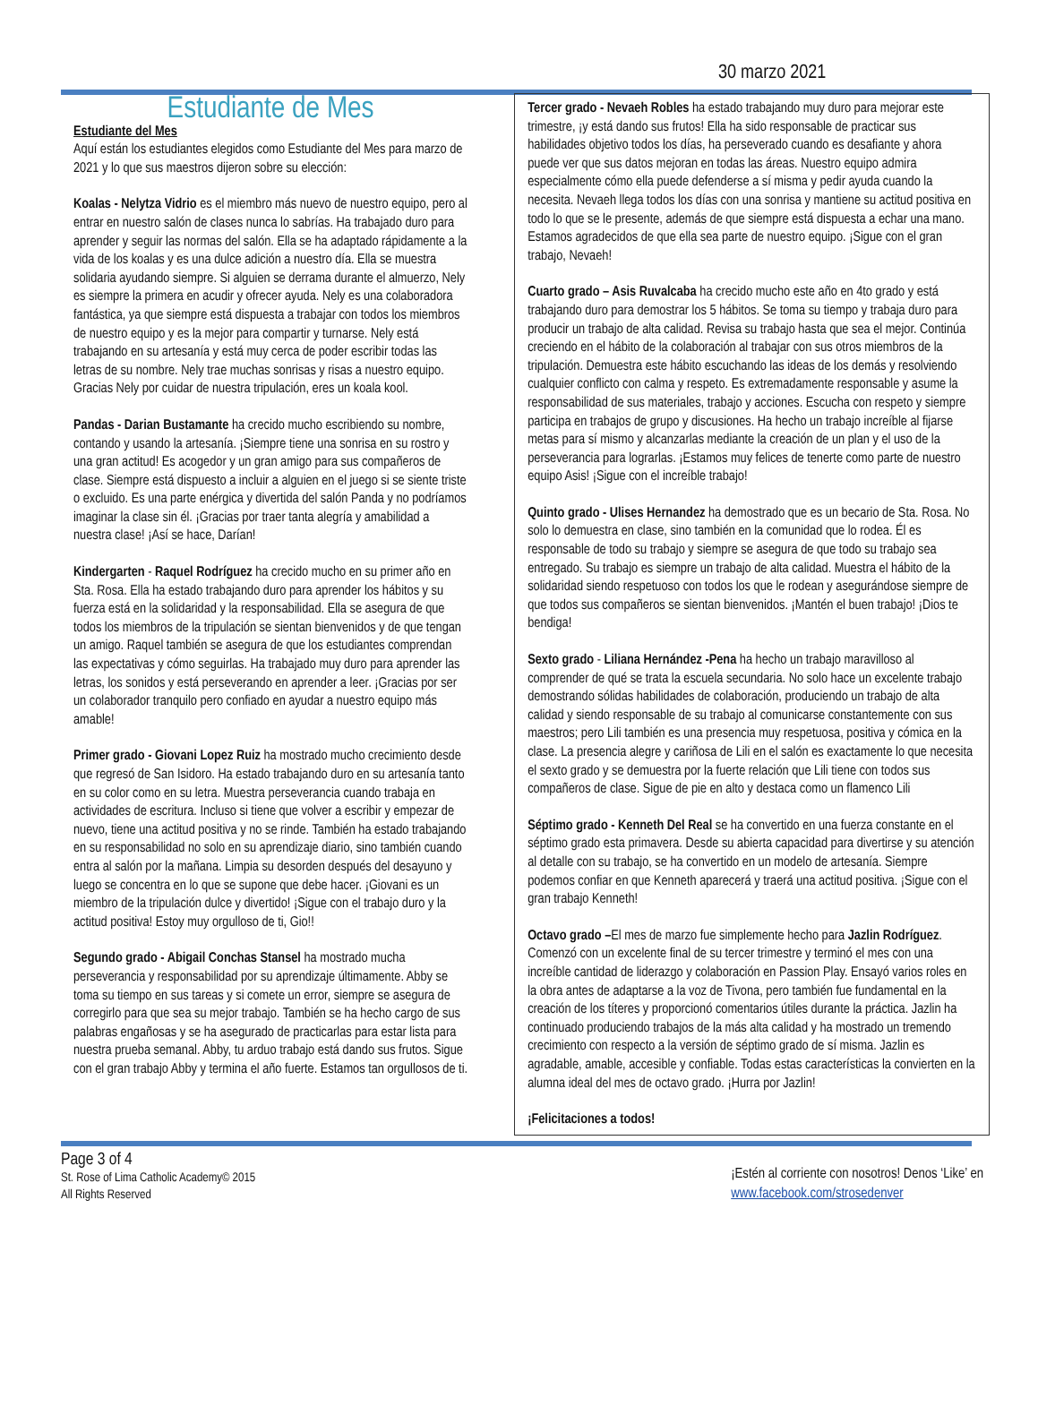30 marzo 2021
Estudiante de Mes
Estudiante del Mes
Aquí están los estudiantes elegidos como Estudiante del Mes para marzo de 2021 y lo que sus maestros dijeron sobre su elección:
Koalas - Nelytza Vidrio es el miembro más nuevo de nuestro equipo, pero al entrar en nuestro salón de clases nunca lo sabrías. Ha trabajado duro para aprender y seguir las normas del salón. Ella se ha adaptado rápidamente a la vida de los koalas y es una dulce adición a nuestro día. Ella se muestra solidaria ayudando siempre. Si alguien se derrama durante el almuerzo, Nely es siempre la primera en acudir y ofrecer ayuda. Nely es una colaboradora fantástica, ya que siempre está dispuesta a trabajar con todos los miembros de nuestro equipo y es la mejor para compartir y turnarse. Nely está trabajando en su artesanía y está muy cerca de poder escribir todas las letras de su nombre. Nely trae muchas sonrisas y risas a nuestro equipo. Gracias Nely por cuidar de nuestra tripulación, eres un koala kool.
Pandas - Darian Bustamante ha crecido mucho escribiendo su nombre, contando y usando la artesanía. ¡Siempre tiene una sonrisa en su rostro y una gran actitud! Es acogedor y un gran amigo para sus compañeros de clase. Siempre está dispuesto a incluir a alguien en el juego si se siente triste o excluido. Es una parte enérgica y divertida del salón Panda y no podríamos imaginar la clase sin él. ¡Gracias por traer tanta alegría y amabilidad a nuestra clase! ¡Así se hace, Darían!
Kindergarten - Raquel Rodríguez ha crecido mucho en su primer año en Sta. Rosa. Ella ha estado trabajando duro para aprender los hábitos y su fuerza está en la solidaridad y la responsabilidad. Ella se asegura de que todos los miembros de la tripulación se sientan bienvenidos y de que tengan un amigo. Raquel también se asegura de que los estudiantes comprendan las expectativas y cómo seguirlas. Ha trabajado muy duro para aprender las letras, los sonidos y está perseverando en aprender a leer. ¡Gracias por ser un colaborador tranquilo pero confiado en ayudar a nuestro equipo más amable!
Primer grado - Giovani Lopez Ruiz ha mostrado mucho crecimiento desde que regresó de San Isidoro. Ha estado trabajando duro en su artesanía tanto en su color como en su letra. Muestra perseverancia cuando trabaja en actividades de escritura. Incluso si tiene que volver a escribir y empezar de nuevo, tiene una actitud positiva y no se rinde. También ha estado trabajando en su responsabilidad no solo en su aprendizaje diario, sino también cuando entra al salón por la mañana. Limpia su desorden después del desayuno y luego se concentra en lo que se supone que debe hacer. ¡Giovani es un miembro de la tripulación dulce y divertido! ¡Sigue con el trabajo duro y la actitud positiva! Estoy muy orgulloso de ti, Gio!!
Segundo grado - Abigail Conchas Stansel ha mostrado mucha perseverancia y responsabilidad por su aprendizaje últimamente. Abby se toma su tiempo en sus tareas y si comete un error, siempre se asegura de corregirlo para que sea su mejor trabajo. También se ha hecho cargo de sus palabras engañosas y se ha asegurado de practicarlas para estar lista para nuestra prueba semanal. Abby, tu arduo trabajo está dando sus frutos. Sigue con el gran trabajo Abby y termina el año fuerte. Estamos tan orgullosos de ti.
Tercer grado - Nevaeh Robles ha estado trabajando muy duro para mejorar este trimestre, ¡y está dando sus frutos! Ella ha sido responsable de practicar sus habilidades objetivo todos los días, ha perseverado cuando es desafiante y ahora puede ver que sus datos mejoran en todas las áreas. Nuestro equipo admira especialmente cómo ella puede defenderse a sí misma y pedir ayuda cuando la necesita. Nevaeh llega todos los días con una sonrisa y mantiene su actitud positiva en todo lo que se le presente, además de que siempre está dispuesta a echar una mano. Estamos agradecidos de que ella sea parte de nuestro equipo. ¡Sigue con el gran trabajo, Nevaeh!
Cuarto grado – Asis Ruvalcaba ha crecido mucho este año en 4to grado y está trabajando duro para demostrar los 5 hábitos. Se toma su tiempo y trabaja duro para producir un trabajo de alta calidad. Revisa su trabajo hasta que sea el mejor. Continúa creciendo en el hábito de la colaboración al trabajar con sus otros miembros de la tripulación. Demuestra este hábito escuchando las ideas de los demás y resolviendo cualquier conflicto con calma y respeto. Es extremadamente responsable y asume la responsabilidad de sus materiales, trabajo y acciones. Escucha con respeto y siempre participa en trabajos de grupo y discusiones. Ha hecho un trabajo increíble al fijarse metas para sí mismo y alcanzarlas mediante la creación de un plan y el uso de la perseverancia para lograrlas. ¡Estamos muy felices de tenerte como parte de nuestro equipo Asis! ¡Sigue con el increíble trabajo!
Quinto grado - Ulises Hernandez ha demostrado que es un becario de Sta. Rosa. No solo lo demuestra en clase, sino también en la comunidad que lo rodea. Él es responsable de todo su trabajo y siempre se asegura de que todo su trabajo sea entregado. Su trabajo es siempre un trabajo de alta calidad. Muestra el hábito de la solidaridad siendo respetuoso con todos los que le rodean y asegurándose siempre de que todos sus compañeros se sientan bienvenidos. ¡Mantén el buen trabajo! ¡Dios te bendiga!
Sexto grado - Liliana Hernández -Pena ha hecho un trabajo maravilloso al comprender de qué se trata la escuela secundaria. No solo hace un excelente trabajo demostrando sólidas habilidades de colaboración, produciendo un trabajo de alta calidad y siendo responsable de su trabajo al comunicarse constantemente con sus maestros; pero Lili también es una presencia muy respetuosa, positiva y cómica en la clase. La presencia alegre y cariñosa de Lili en el salón es exactamente lo que necesita el sexto grado y se demuestra por la fuerte relación que Lili tiene con todos sus compañeros de clase. Sigue de pie en alto y destaca como un flamenco Lili
Séptimo grado - Kenneth Del Real se ha convertido en una fuerza constante en el séptimo grado esta primavera. Desde su abierta capacidad para divertirse y su atención al detalle con su trabajo, se ha convertido en un modelo de artesanía. Siempre podemos confiar en que Kenneth aparecerá y traerá una actitud positiva. ¡Sigue con el gran trabajo Kenneth!
Octavo grado –El mes de marzo fue simplemente hecho para Jazlin Rodríguez. Comenzó con un excelente final de su tercer trimestre y terminó el mes con una increíble cantidad de liderazgo y colaboración en Passion Play. Ensayó varios roles en la obra antes de adaptarse a la voz de Tivona, pero también fue fundamental en la creación de los títeres y proporcionó comentarios útiles durante la práctica. Jazlin ha continuado produciendo trabajos de la más alta calidad y ha mostrado un tremendo crecimiento con respecto a la versión de séptimo grado de sí misma. Jazlin es agradable, amable, accesible y confiable. Todas estas características la convierten en la alumna ideal del mes de octavo grado. ¡Hurra por Jazlin!
¡Felicitaciones a todos!
Page 3 of 4
St. Rose of Lima Catholic Academy© 2015
All Rights Reserved
¡Estén al corriente con nosotros! Denos ‘Like’ en
www.facebook.com/strosedenver